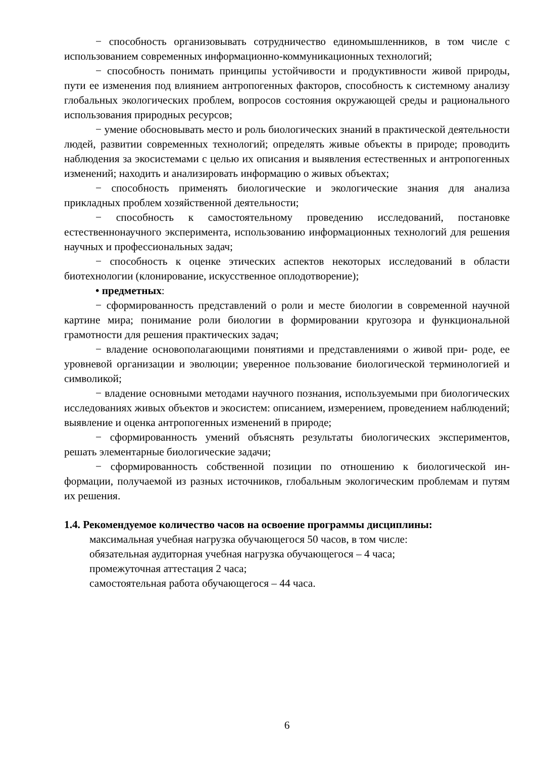− способность организовывать сотрудничество единомышленников, в том числе с использованием современных информационно-коммуникационных технологий;
− способность понимать принципы устойчивости и продуктивности живой природы, пути ее изменения под влиянием антропогенных факторов, способность к системному анализу глобальных экологических проблем, вопросов состояния окружающей среды и рационального использования природных ресурсов;
− умение обосновывать место и роль биологических знаний в практической деятельности людей, развитии современных технологий; определять живые объекты в природе; проводить наблюдения за экосистемами с целью их описания и выявления естественных и антропогенных изменений; находить и анализировать информацию о живых объектах;
− способность применять биологические и экологические знания для анализа прикладных проблем хозяйственной деятельности;
− способность к самостоятельному проведению исследований, постановке естественнонаучного эксперимента, использованию информационных технологий для решения научных и профессиональных задач;
− способность к оценке этических аспектов некоторых исследований в области биотехнологии (клонирование, искусственное оплодотворение);
• предметных:
− сформированность представлений о роли и месте биологии в современной научной картине мира; понимание роли биологии в формировании кругозора и функциональной грамотности для решения практических задач;
− владение основополагающими понятиями и представлениями о живой при- роде, ее уровневой организации и эволюции; уверенное пользование биологической терминологией и символикой;
− владение основными методами научного познания, используемыми при биологических исследованиях живых объектов и экосистем: описанием, измерением, проведением наблюдений; выявление и оценка антропогенных изменений в природе;
− сформированность умений объяснять результаты биологических экспериментов, решать элементарные биологические задачи;
− сформированность собственной позиции по отношению к биологической ин- формации, получаемой из разных источников, глобальным экологическим проблемам и путям их решения.
1.4. Рекомендуемое количество часов на освоение программы дисциплины:
максимальная учебная нагрузка обучающегося 50 часов, в том числе:
обязательная аудиторная учебная нагрузка обучающегося – 4 часа;
промежуточная аттестация 2 часа;
самостоятельная работа обучающегося – 44 часа.
6